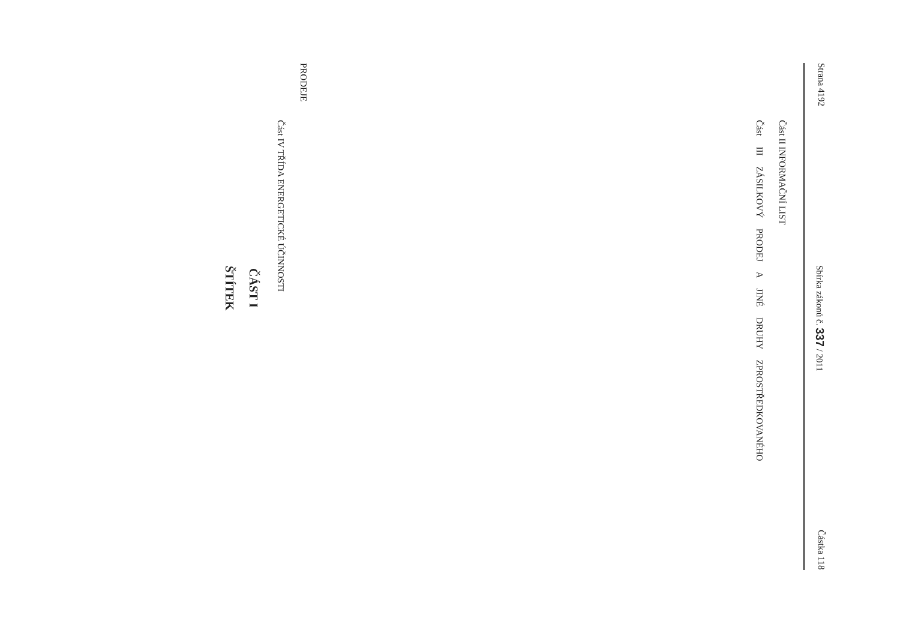Strana 4192 Sbírka zákonů č. 337 / 2011 Částka 118
Část II INFORMAČNÍ LIST
Část III ZÁSILKOVÝ PRODEJ A JINÉ DRUHY ZPROSTŘEDKOVANÉHO
PRODEJE
Část IV TŘÍDA ENERGETICKÉ ÚČINNOSTI
ČÁST I
ŠTÍTEK